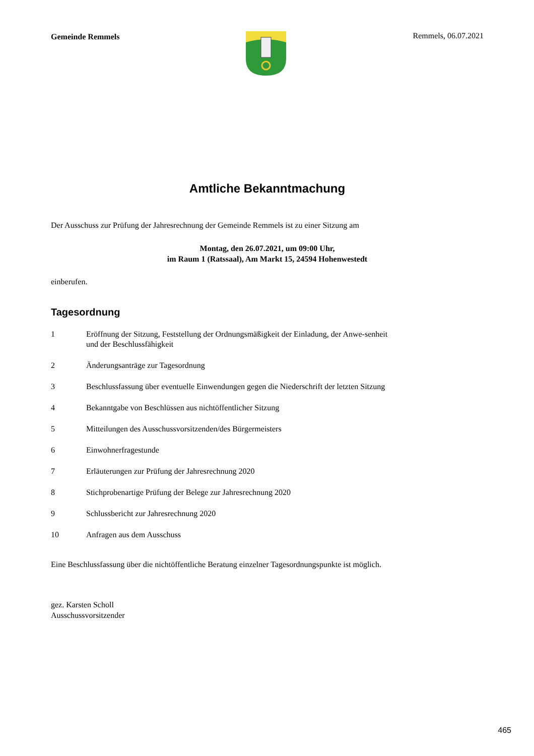Gemeinde Remmels Remmels, 06.07.2021
Amtliche Bekanntmachung
Der Ausschuss zur Prüfung der Jahresrechnung der Gemeinde Remmels ist zu einer Sitzung am
Montag, den 26.07.2021, um 09:00 Uhr,
im Raum 1 (Ratssaal), Am Markt 15, 24594 Hohenwestedt
einberufen.
Tagesordnung
1 Eröffnung der Sitzung, Feststellung der Ordnungsmäßigkeit der Einladung, der Anwe-senheit und der Beschlussfähigkeit
2 Änderungsanträge zur Tagesordnung
3 Beschlussfassung über eventuelle Einwendungen gegen die Niederschrift der letzten Sitzung
4 Bekanntgabe von Beschlüssen aus nichtöffentlicher Sitzung
5 Mitteilungen des Ausschussvorsitzenden/des Bürgermeisters
6 Einwohnerfragestunde
7 Erläuterungen zur Prüfung der Jahresrechnung 2020
8 Stichprobenartige Prüfung der Belege zur Jahresrechnung 2020
9 Schlussbericht zur Jahresrechnung 2020
10 Anfragen aus dem Ausschuss
Eine Beschlussfassung über die nichtöffentliche Beratung einzelner Tagesordnungspunkte ist möglich.
gez. Karsten Scholl
Ausschussvorsitzender
465